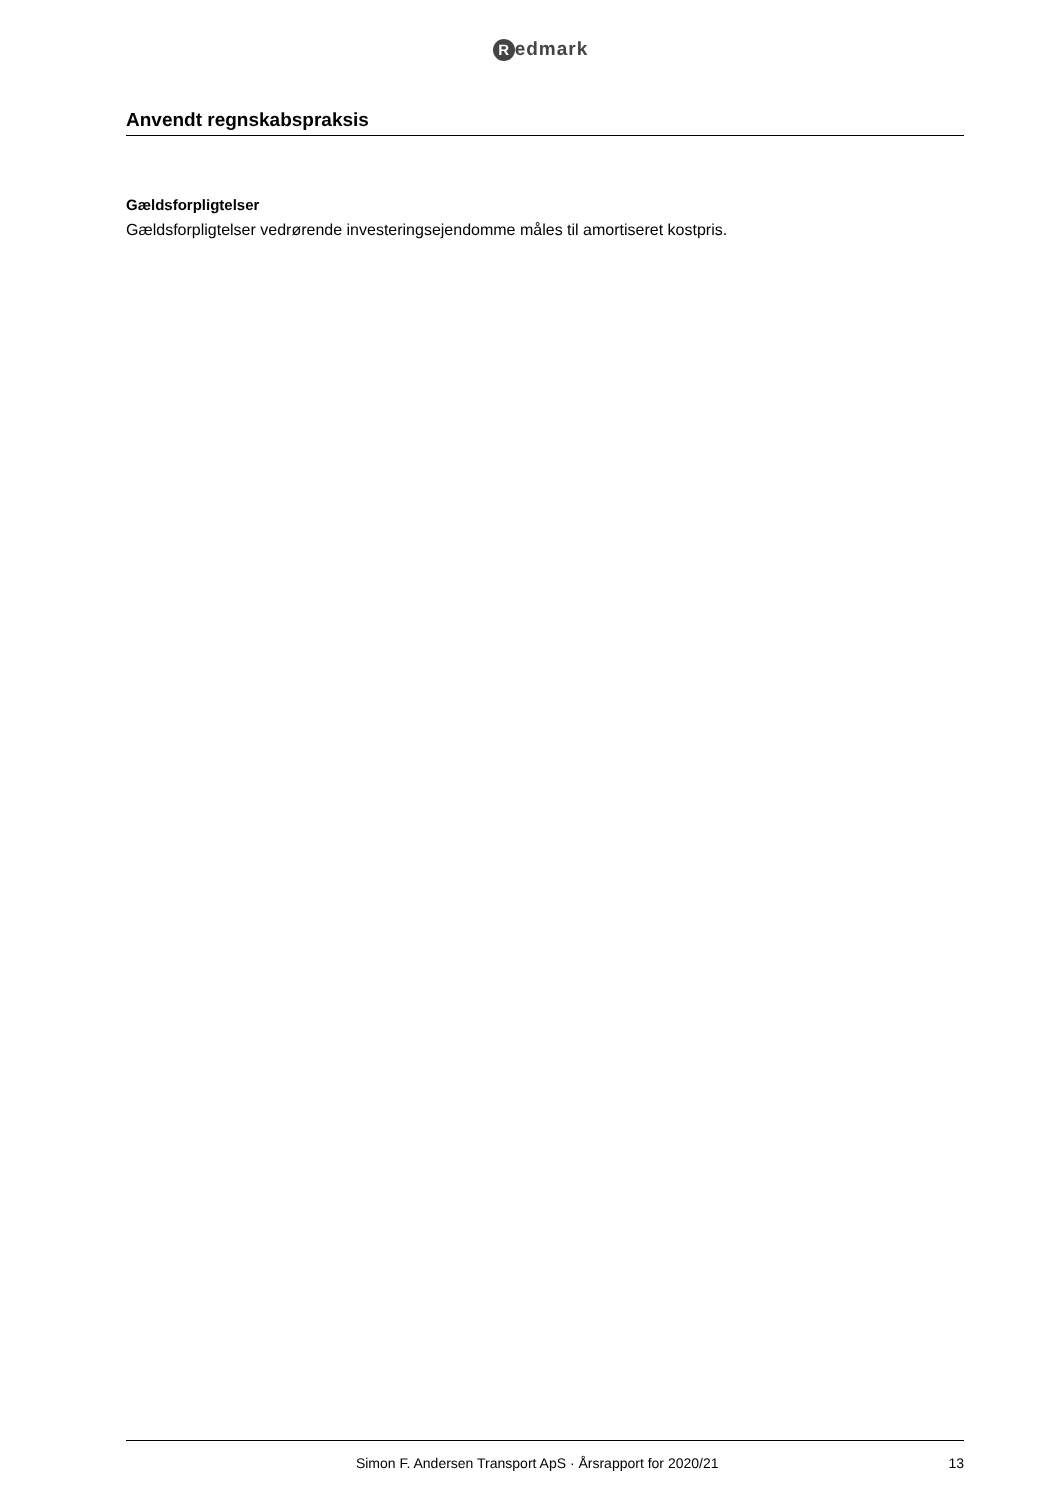Redmark
Anvendt regnskabspraksis
Gældsforpligtelser
Gældsforpligtelser vedrørende investeringsejendomme måles til amortiseret kostpris.
Simon F. Andersen Transport ApS · Årsrapport for 2020/21
13